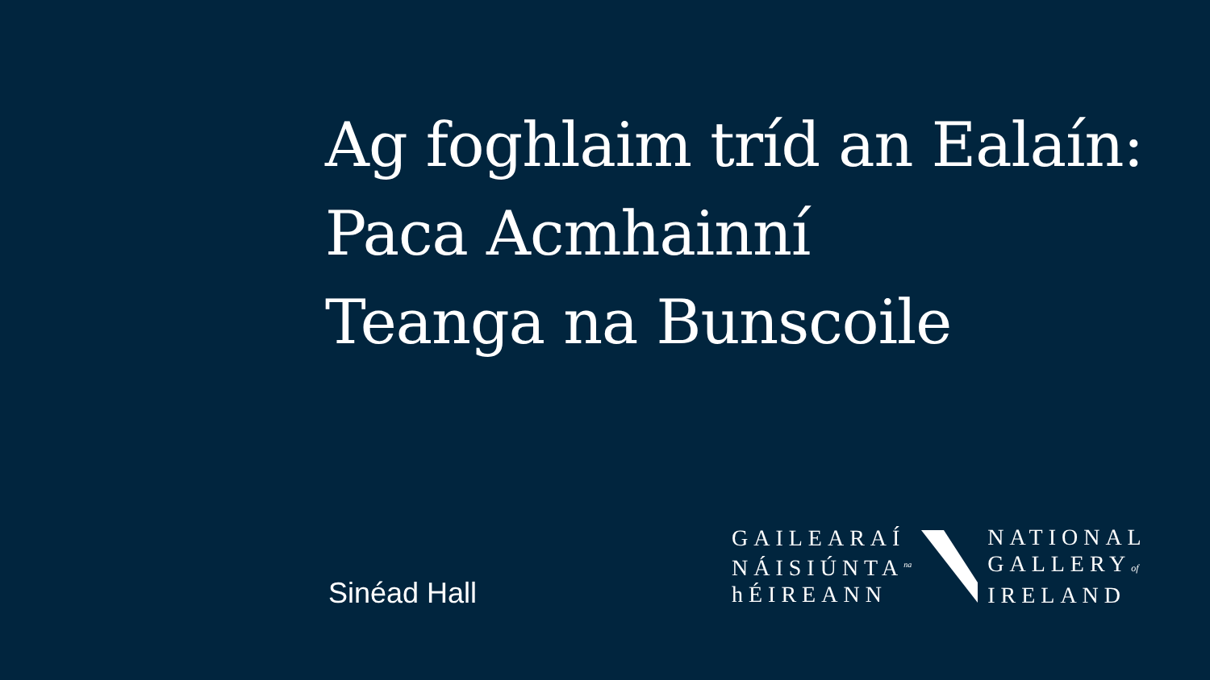Ag foghlaim tríd an Ealaín:
Paca Acmhainní
Teanga na Bunscoile
Sinéad Hall
GAILEARAÍ
NÁISIÚNTA<sup>na</sup>
hÉIREANN
NATIONAL
GALLERYof
IRELAND